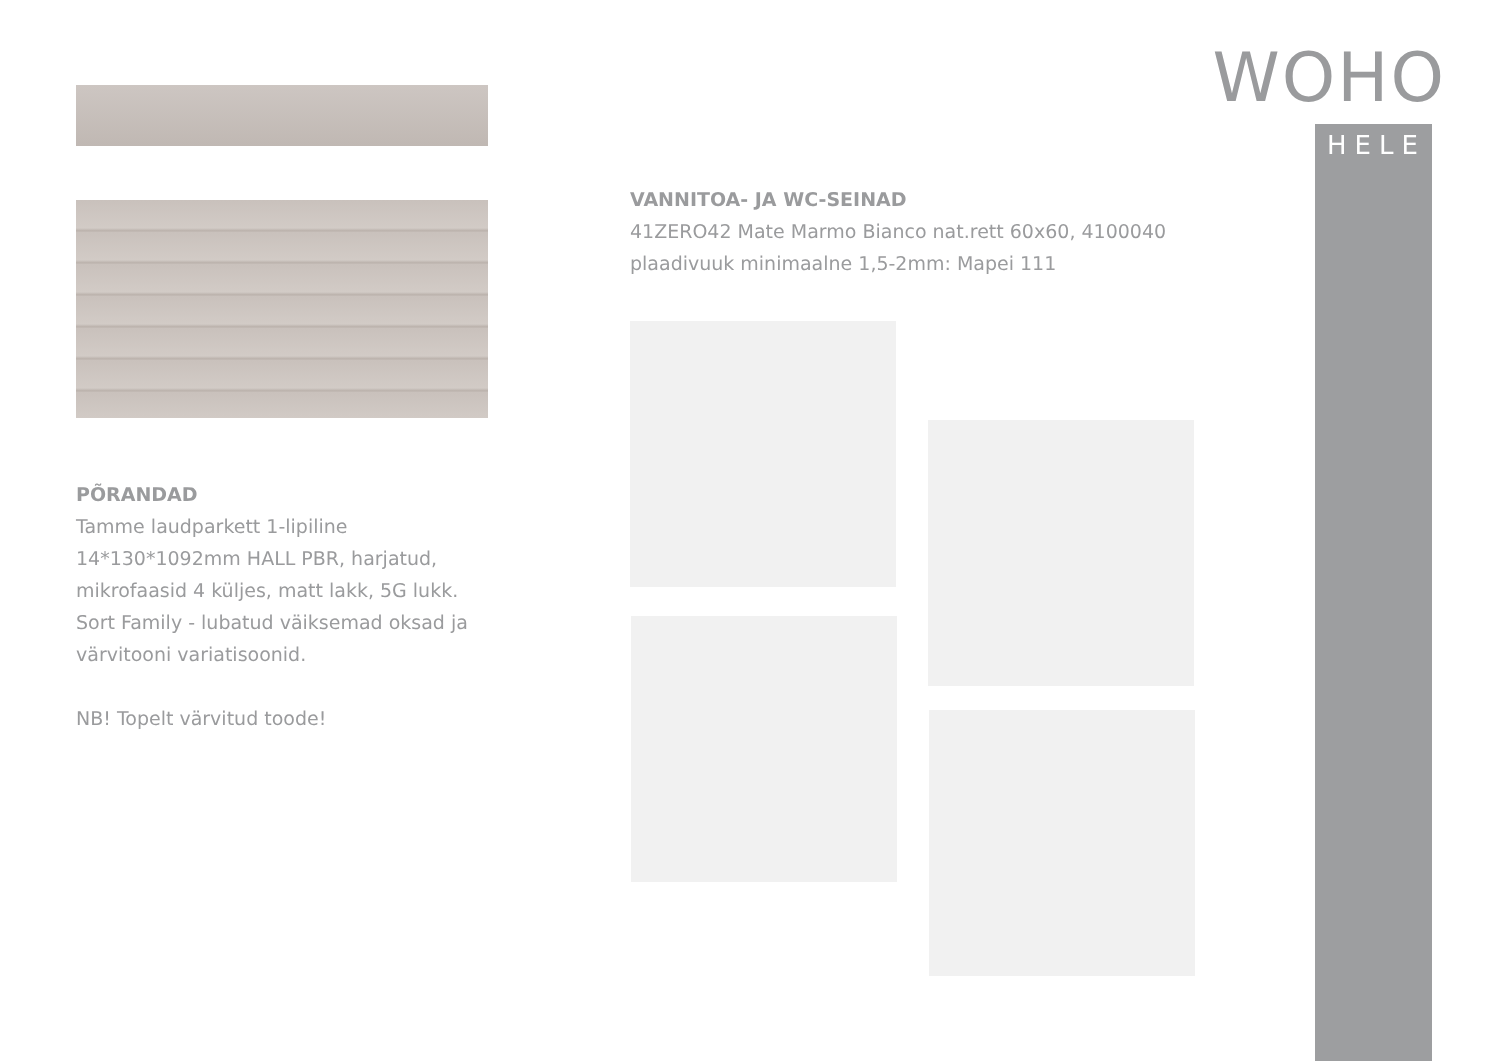WOHO
HELE
PÕRANDAD
Tamme laudparkett 1-lipiline
14*130*1092mm HALL PBR, harjatud,
mikrofaasid 4 küljes, matt lakk, 5G lukk.
Sort Family - lubatud väiksemad oksad ja
värvitooni variatisoonid.
NB! Topelt värvitud toode!
VANNITOA- JA WC-SEINAD
41ZERO42 Mate Marmo Bianco nat.rett 60x60, 4100040
plaadivuuk minimaalne 1,5-2mm: Mapei 111